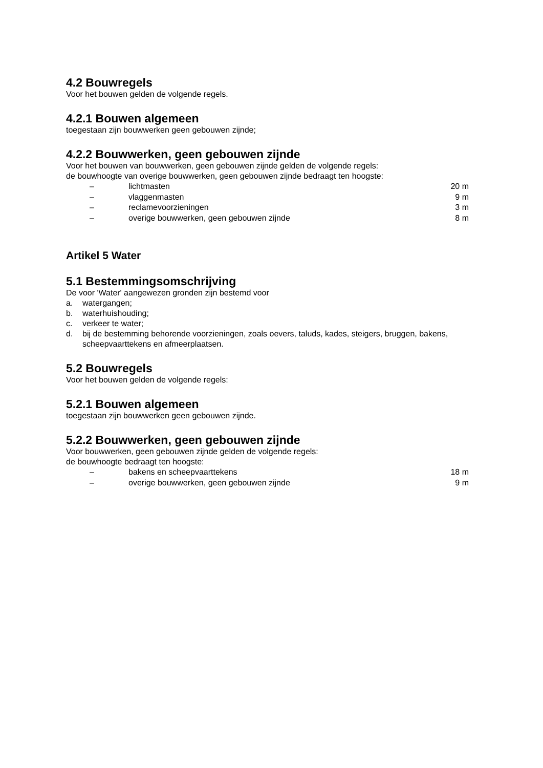4.2 Bouwregels
Voor het bouwen gelden de volgende regels.
4.2.1 Bouwen algemeen
toegestaan zijn bouwwerken geen gebouwen zijnde;
4.2.2 Bouwwerken, geen gebouwen zijnde
Voor het bouwen van bouwwerken, geen gebouwen zijnde gelden de volgende regels:
de bouwhoogte van overige bouwwerken, geen gebouwen zijnde bedraagt ten hoogste:
| – | lichtmasten | 20 m |
| – | vlaggenmasten | 9 m |
| – | reclamevoorzieningen | 3 m |
| – | overige bouwwerken, geen gebouwen zijnde | 8 m |
Artikel 5 Water
5.1 Bestemmingsomschrijving
De voor 'Water' aangewezen gronden zijn bestemd voor
a. watergangen;
b. waterhuishouding;
c. verkeer te water;
d. bij de bestemming behorende voorzieningen, zoals oevers, taluds, kades, steigers, bruggen, bakens, scheepvaarttekens en afmeerplaatsen.
5.2 Bouwregels
Voor het bouwen gelden de volgende regels:
5.2.1 Bouwen algemeen
toegestaan zijn bouwwerken geen gebouwen zijnde.
5.2.2 Bouwwerken, geen gebouwen zijnde
Voor bouwwerken, geen gebouwen zijnde gelden de volgende regels:
de bouwhoogte bedraagt ten hoogste:
| – | bakens en scheepvaarttekens | 18 m |
| – | overige bouwwerken, geen gebouwen zijnde | 9 m |